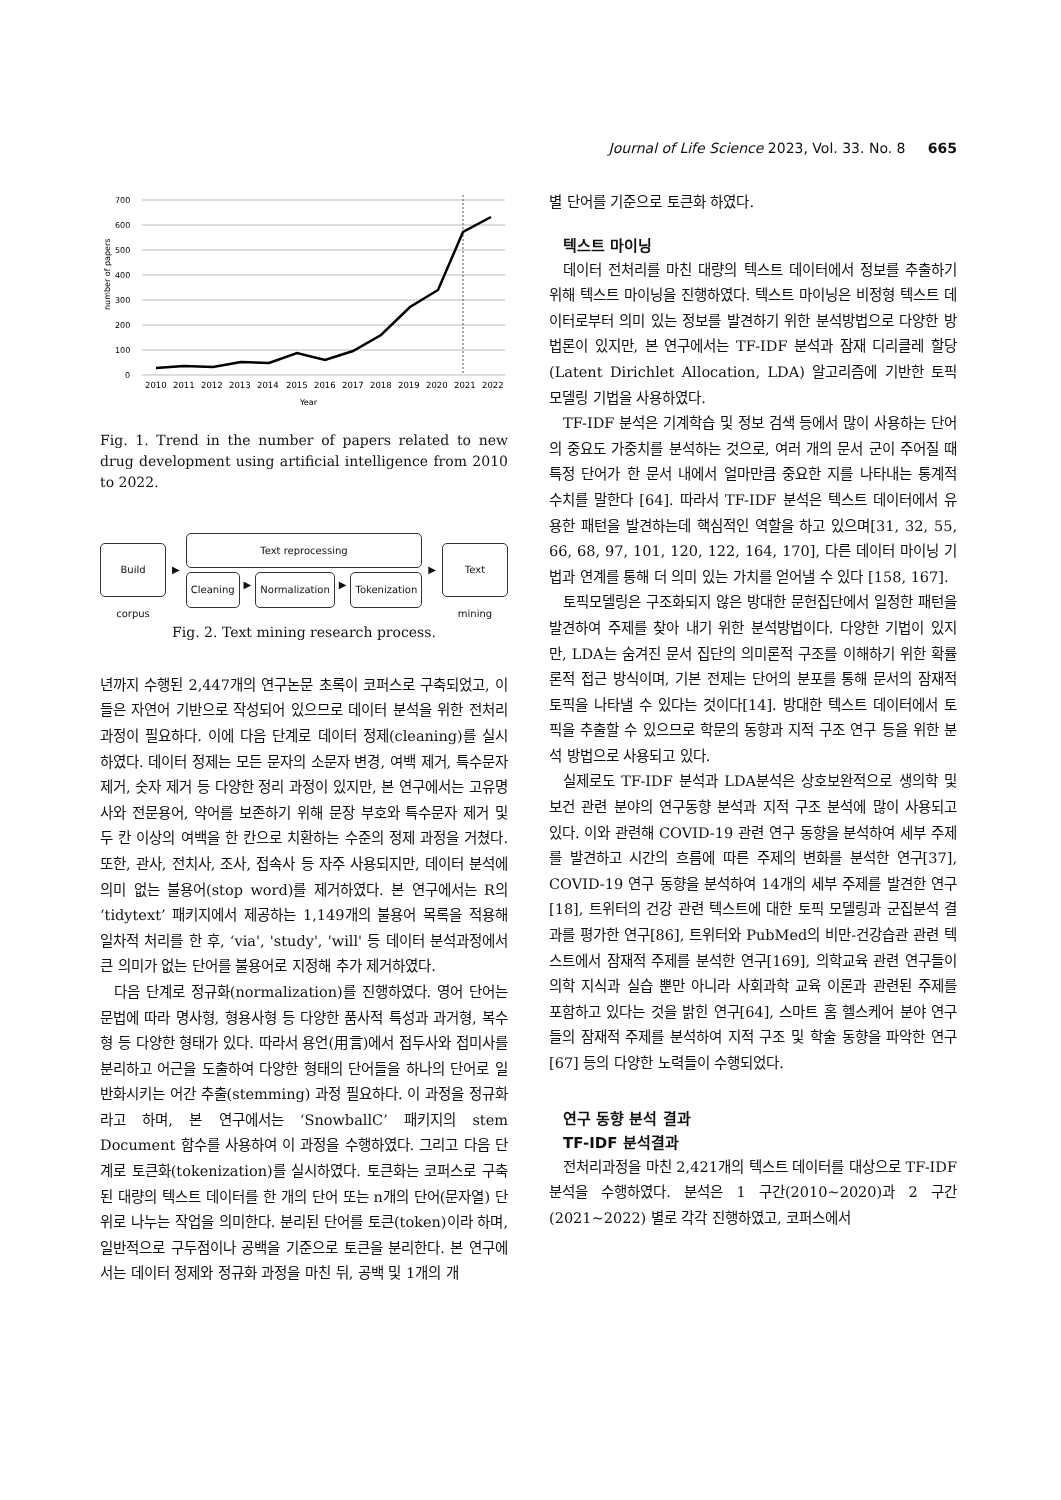Journal of Life Science 2023, Vol. 33. No. 8 665
700
600
500
400
300
200
100
0
number of papers
2010
2011
2012
2013
2014
2015
2016
2017
2018
2019
2020
2021
2022
Year
Fig. 1. Trend in the number of papers related to new drug development using artificial intelligence from 2010 to 2022.
Build corpus
▶
Text reprocessing
Cleaning
▶
Normalization
▶
Tokenization
▶
Text mining
Fig. 2. Text mining research process.
년까지 수행된 2,447개의 연구논문 초록이 코퍼스로 구축되었고, 이들은 자연어 기반으로 작성되어 있으므로 데이터 분석을 위한 전처리 과정이 필요하다. 이에 다음 단계로 데이터 정제(cleaning)를 실시하였다. 데이터 정제는 모든 문자의 소문자 변경, 여백 제거, 특수문자 제거, 숫자 제거 등 다양한 정리 과정이 있지만, 본 연구에서는 고유명사와 전문용어, 약어를 보존하기 위해 문장 부호와 특수문자 제거 및 두 칸 이상의 여백을 한 칸으로 치환하는 수준의 정제 과정을 거쳤다. 또한, 관사, 전치사, 조사, 접속사 등 자주 사용되지만, 데이터 분석에 의미 없는 불용어(stop word)를 제거하였다. 본 연구에서는 R의 ‘tidytext’ 패키지에서 제공하는 1,149개의 불용어 목록을 적용해 일차적 처리를 한 후, ‘via', 'study', 'will' 등 데이터 분석과정에서 큰 의미가 없는 단어를 불용어로 지정해 추가 제거하였다.
다음 단계로 정규화(normalization)를 진행하였다. 영어 단어는 문법에 따라 명사형, 형용사형 등 다양한 품사적 특성과 과거형, 복수형 등 다양한 형태가 있다. 따라서 용언(用言)에서 접두사와 접미사를 분리하고 어근을 도출하여 다양한 형태의 단어들을 하나의 단어로 일반화시키는 어간 추출(stemming) 과정 필요하다. 이 과정을 정규화라고 하며, 본 연구에서는 ‘SnowballC’ 패키지의 stem Document 함수를 사용하여 이 과정을 수행하였다. 그리고 다음 단계로 토큰화(tokenization)를 실시하였다. 토큰화는 코퍼스로 구축된 대량의 텍스트 데이터를 한 개의 단어 또는 n개의 단어(문자열) 단위로 나누는 작업을 의미한다. 분리된 단어를 토큰(token)이라 하며, 일반적으로 구두점이나 공백을 기준으로 토큰을 분리한다. 본 연구에서는 데이터 정제와 정규화 과정을 마친 뒤, 공백 및 1개의 개
별 단어를 기준으로 토큰화 하였다.
텍스트 마이닝
데이터 전처리를 마친 대량의 텍스트 데이터에서 정보를 추출하기 위해 텍스트 마이닝을 진행하였다. 텍스트 마이닝은 비정형 텍스트 데이터로부터 의미 있는 정보를 발견하기 위한 분석방법으로 다양한 방법론이 있지만, 본 연구에서는 TF-IDF 분석과 잠재 디리클레 할당(Latent Dirichlet Allocation, LDA) 알고리즘에 기반한 토픽 모델링 기법을 사용하였다.
TF-IDF 분석은 기계학습 및 정보 검색 등에서 많이 사용하는 단어의 중요도 가중치를 분석하는 것으로, 여러 개의 문서 군이 주어질 때 특정 단어가 한 문서 내에서 얼마만큼 중요한 지를 나타내는 통계적 수치를 말한다 [64]. 따라서 TF-IDF 분석은 텍스트 데이터에서 유용한 패턴을 발견하는데 핵심적인 역할을 하고 있으며[31, 32, 55, 66, 68, 97, 101, 120, 122, 164, 170], 다른 데이터 마이닝 기법과 연계를 통해 더 의미 있는 가치를 얻어낼 수 있다 [158, 167].
토픽모델링은 구조화되지 않은 방대한 문헌집단에서 일정한 패턴을 발견하여 주제를 찾아 내기 위한 분석방법이다. 다양한 기법이 있지만, LDA는 숨겨진 문서 집단의 의미론적 구조를 이해하기 위한 확률론적 접근 방식이며, 기본 전제는 단어의 분포를 통해 문서의 잠재적 토픽을 나타낼 수 있다는 것이다[14]. 방대한 텍스트 데이터에서 토픽을 추출할 수 있으므로 학문의 동향과 지적 구조 연구 등을 위한 분석 방법으로 사용되고 있다.
실제로도 TF-IDF 분석과 LDA분석은 상호보완적으로 생의학 및 보건 관련 분야의 연구동향 분석과 지적 구조 분석에 많이 사용되고 있다. 이와 관련해 COVID-19 관련 연구 동향을 분석하여 세부 주제를 발견하고 시간의 흐름에 따른 주제의 변화를 분석한 연구[37], COVID-19 연구 동향을 분석하여 14개의 세부 주제를 발견한 연구[18], 트위터의 건강 관련 텍스트에 대한 토픽 모델링과 군집분석 결과를 평가한 연구[86], 트위터와 PubMed의 비만-건강습관 관련 텍스트에서 잠재적 주제를 분석한 연구[169], 의학교육 관련 연구들이 의학 지식과 실습 뿐만 아니라 사회과학 교육 이론과 관련된 주제를 포함하고 있다는 것을 밝힌 연구[64], 스마트 홈 헬스케어 분야 연구들의 잠재적 주제를 분석하여 지적 구조 및 학술 동향을 파악한 연구 [67] 등의 다양한 노력들이 수행되었다.
연구 동향 분석 결과
TF-IDF 분석결과
전처리과정을 마친 2,421개의 텍스트 데이터를 대상으로 TF-IDF 분석을 수행하였다. 분석은 1 구간(2010~2020)과 2 구간(2021~2022) 별로 각각 진행하였고, 코퍼스에서